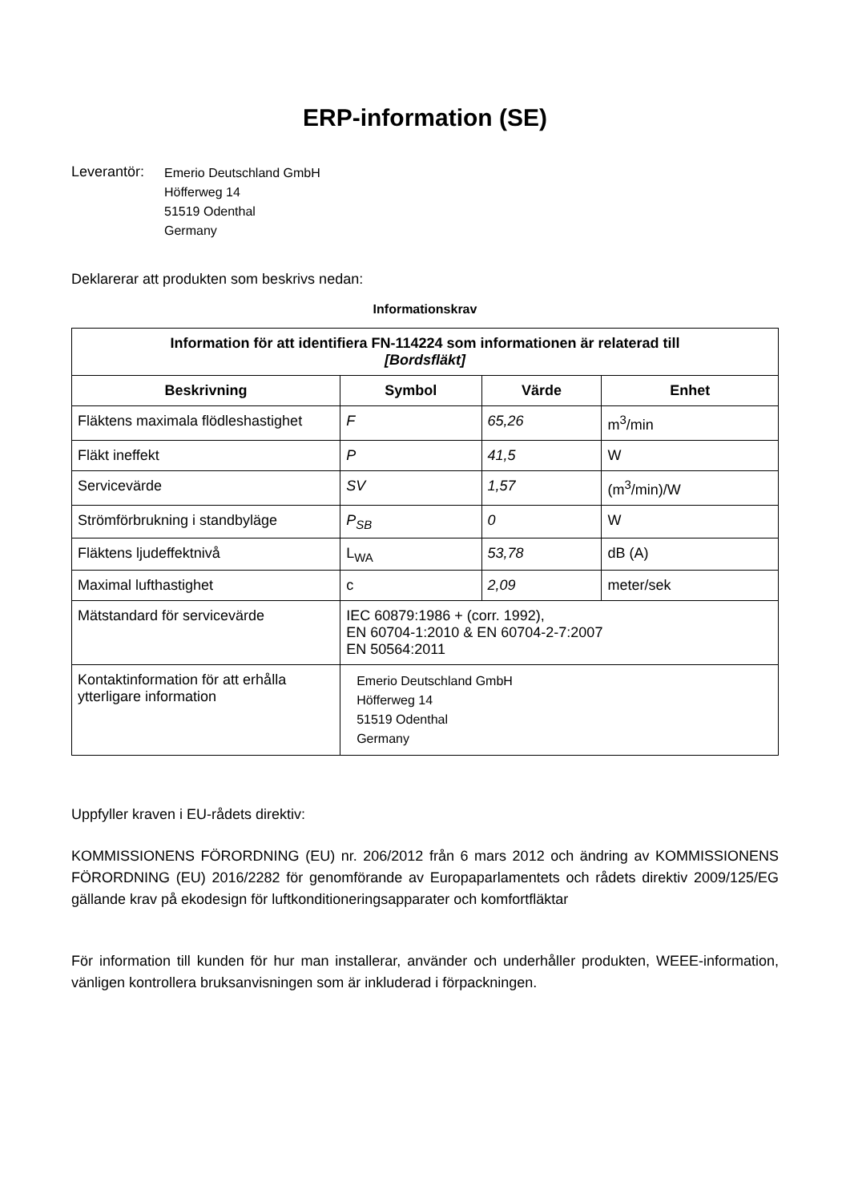ERP-information (SE)
Leverantör:
Emerio Deutschland GmbH
Höfferweg 14
51519 Odenthal
Germany
Deklarerar att produkten som beskrivs nedan:
Informationskrav
| Information för att identifiera FN-114224 som informationen är relaterad till [Bordsfläkt] | | | |
| --- | --- | --- | --- |
| Beskrivning | Symbol | Värde | Enhet |
| Fläktens maximala flödleshastighet | F | 65,26 | m<sup>3</sup>/min |
| Fläkt ineffekt | P | 41,5 | W |
| Servicevärde | SV | 1,57 | (m<sup>3</sup>/min)/W |
| Strömförbrukning i standbyläge | P<sub>SB</sub> | 0 | W |
| Fläktens ljudeffektnivå | L<sub>WA</sub> | 53,78 | dB (A) |
| Maximal lufthastighet | c | 2,09 | meter/sek |
| Mätstandard för servicevärde | IEC 60879:1986 + (corr. 1992), EN 60704-1:2010 & EN 60704-2-7:2007 EN 50564:2011 | | |
| Kontaktinformation för att erhålla ytterligare information | Emerio Deutschland GmbH Höfferweg 14 51519 Odenthal Germany | | |
Uppfyller kraven i EU-rådets direktiv:
KOMMISSIONENS FÖRORDNING (EU) nr. 206/2012 från 6 mars 2012 och ändring av KOMMISSIONENS FÖRORDNING (EU) 2016/2282 för genomförande av Europaparlamentets och rådets direktiv 2009/125/EG gällande krav på ekodesign för luftkonditioneringsapparater och komfortfläktar
För information till kunden för hur man installerar, använder och underhåller produkten, WEEE-information, vänligen kontrollera bruksanvisningen som är inkluderad i förpackningen.